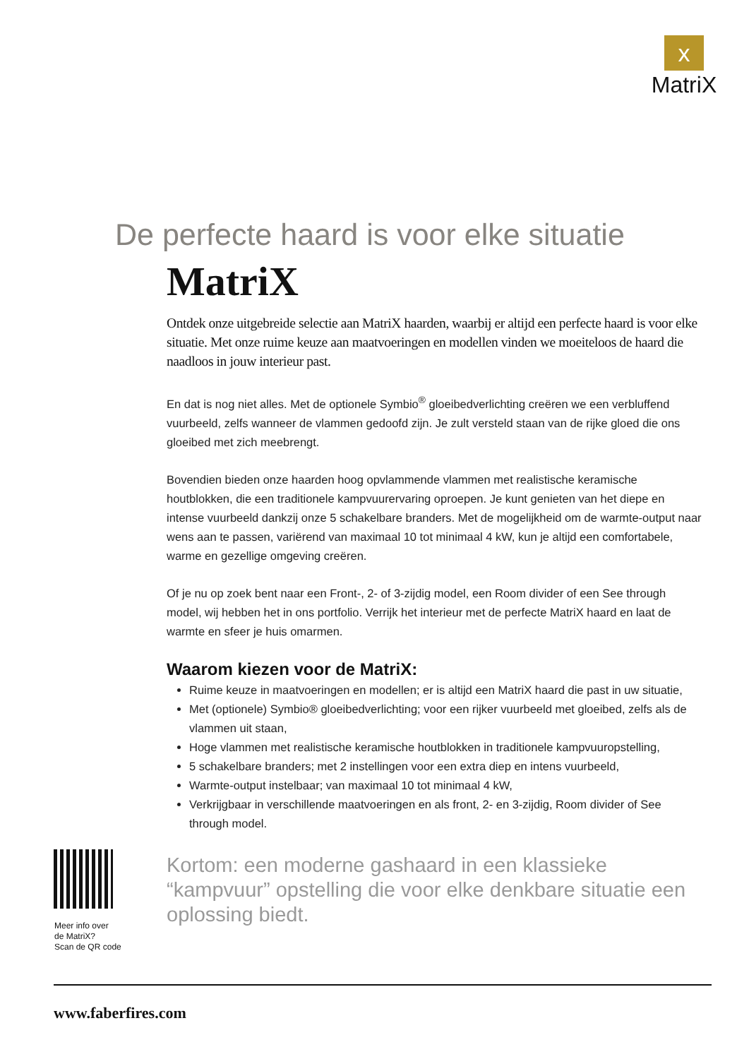x
MatriX
De perfecte haard is voor elke situatie
MatriX
Ontdek onze uitgebreide selectie aan MatriX haarden, waarbij er altijd een perfecte haard is voor elke situatie. Met onze ruime keuze aan maatvoeringen en modellen vinden we moeiteloos de haard die naadloos in jouw interieur past.
En dat is nog niet alles. Met de optionele Symbio<sup>®</sup> gloeibedverlichting creëren we een verbluffend vuurbeeld, zelfs wanneer de vlammen gedoofd zijn. Je zult versteld staan van de rijke gloed die ons gloeibed met zich meebrengt.
Bovendien bieden onze haarden hoog opvlammende vlammen met realistische keramische houtblokken, die een traditionele kampvuurervaring oproepen. Je kunt genieten van het diepe en intense vuurbeeld dankzij onze 5 schakelbare branders. Met de mogelijkheid om de warmte-output naar wens aan te passen, variërend van maximaal 10 tot minimaal 4 kW, kun je altijd een comfortabele, warme en gezellige omgeving creëren.
Of je nu op zoek bent naar een Front-, 2- of 3-zijdig model, een Room divider of een See through model, wij hebben het in ons portfolio. Verrijk het interieur met de perfecte MatriX haard en laat de warmte en sfeer je huis omarmen.
Waarom kiezen voor de MatriX:
Ruime keuze in maatvoeringen en modellen; er is altijd een MatriX haard die past in uw situatie,
Met (optionele) Symbio® gloeibedverlichting; voor een rijker vuurbeeld met gloeibed, zelfs als de vlammen uit staan,
Hoge vlammen met realistische keramische houtblokken in traditionele kampvuuropstelling,
5 schakelbare branders; met 2 instellingen voor een extra diep en intens vuurbeeld,
Warmte-output instelbaar; van maximaal 10 tot minimaal 4 kW,
Verkrijgbaar in verschillende maatvoeringen en als front, 2- en 3-zijdig, Room divider of See through model.
Kortom: een moderne gashaard in een klassieke “kampvuur” opstelling die voor elke denkbare situatie een oplossing biedt.
Meer info over
de MatriX?
Scan de QR code
www.faberfires.com